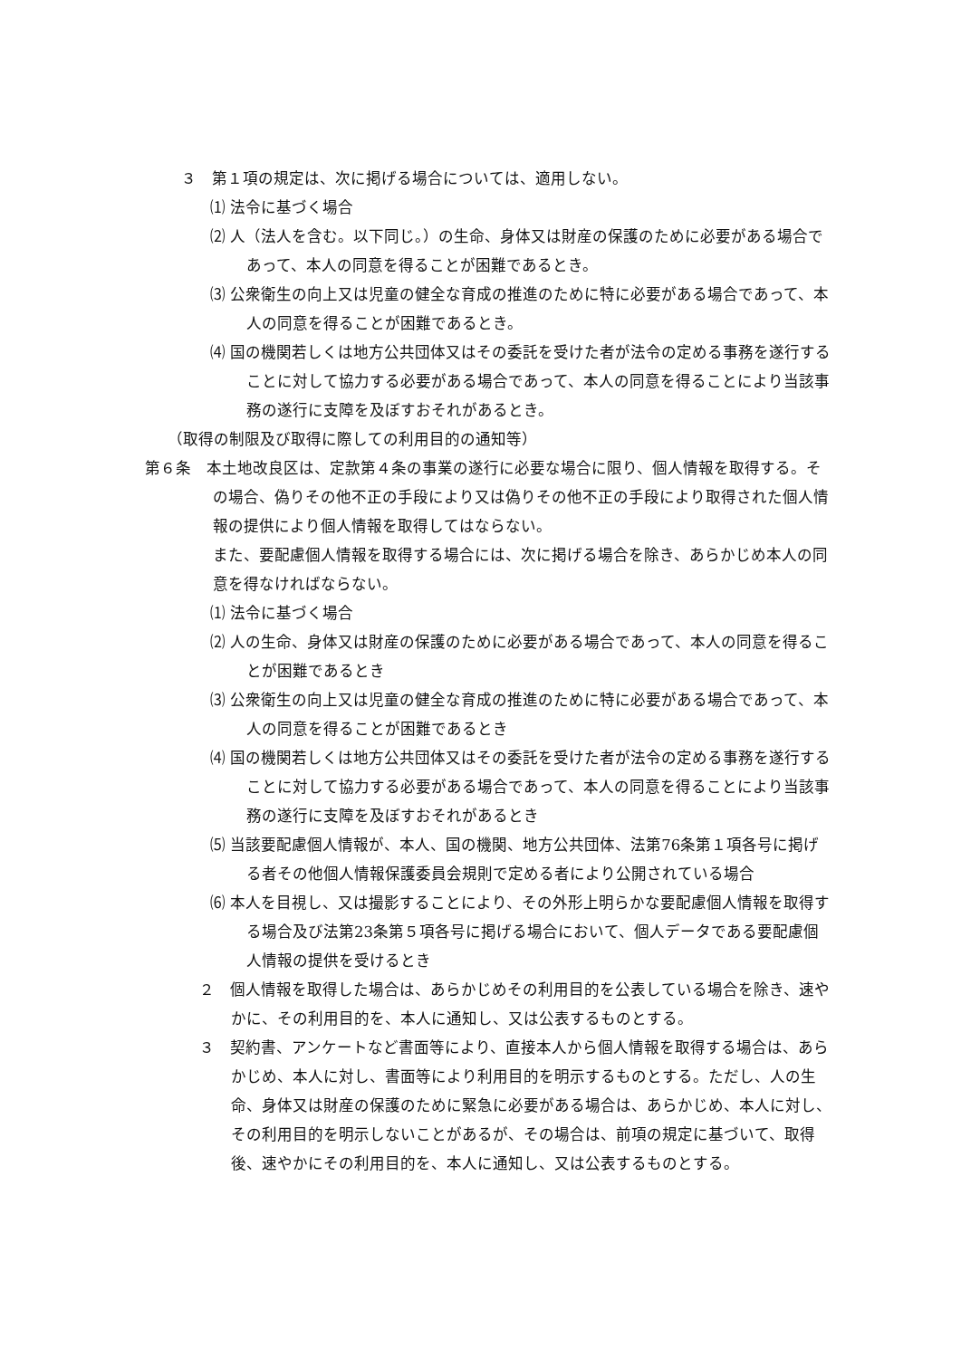３　第１項の規定は、次に掲げる場合については、適用しない。
⑴ 法令に基づく場合
⑵ 人（法人を含む。以下同じ。）の生命、身体又は財産の保護のために必要がある場合であって、本人の同意を得ることが困難であるとき。
⑶ 公衆衛生の向上又は児童の健全な育成の推進のために特に必要がある場合であって、本人の同意を得ることが困難であるとき。
⑷ 国の機関若しくは地方公共団体又はその委託を受けた者が法令の定める事務を遂行することに対して協力する必要がある場合であって、本人の同意を得ることにより当該事務の遂行に支障を及ぼすおそれがあるとき。
（取得の制限及び取得に際しての利用目的の通知等）
第６条　本土地改良区は、定款第４条の事業の遂行に必要な場合に限り、個人情報を取得する。その場合、偽りその他不正の手段により又は偽りその他不正の手段により取得された個人情報の提供により個人情報を取得してはならない。
また、要配慮個人情報を取得する場合には、次に掲げる場合を除き、あらかじめ本人の同意を得なければならない。
⑴ 法令に基づく場合
⑵ 人の生命、身体又は財産の保護のために必要がある場合であって、本人の同意を得ることが困難であるとき
⑶ 公衆衛生の向上又は児童の健全な育成の推進のために特に必要がある場合であって、本人の同意を得ることが困難であるとき
⑷ 国の機関若しくは地方公共団体又はその委託を受けた者が法令の定める事務を遂行することに対して協力する必要がある場合であって、本人の同意を得ることにより当該事務の遂行に支障を及ぼすおそれがあるとき
⑸ 当該要配慮個人情報が、本人、国の機関、地方公共団体、法第76条第１項各号に掲げる者その他個人情報保護委員会規則で定める者により公開されている場合
⑹ 本人を目視し、又は撮影することにより、その外形上明らかな要配慮個人情報を取得する場合及び法第23条第５項各号に掲げる場合において、個人データである要配慮個人情報の提供を受けるとき
２　個人情報を取得した場合は、あらかじめその利用目的を公表している場合を除き、速やかに、その利用目的を、本人に通知し、又は公表するものとする。
３　契約書、アンケートなど書面等により、直接本人から個人情報を取得する場合は、あらかじめ、本人に対し、書面等により利用目的を明示するものとする。ただし、人の生命、身体又は財産の保護のために緊急に必要がある場合は、あらかじめ、本人に対し、その利用目的を明示しないことがあるが、その場合は、前項の規定に基づいて、取得後、速やかにその利用目的を、本人に通知し、又は公表するものとする。